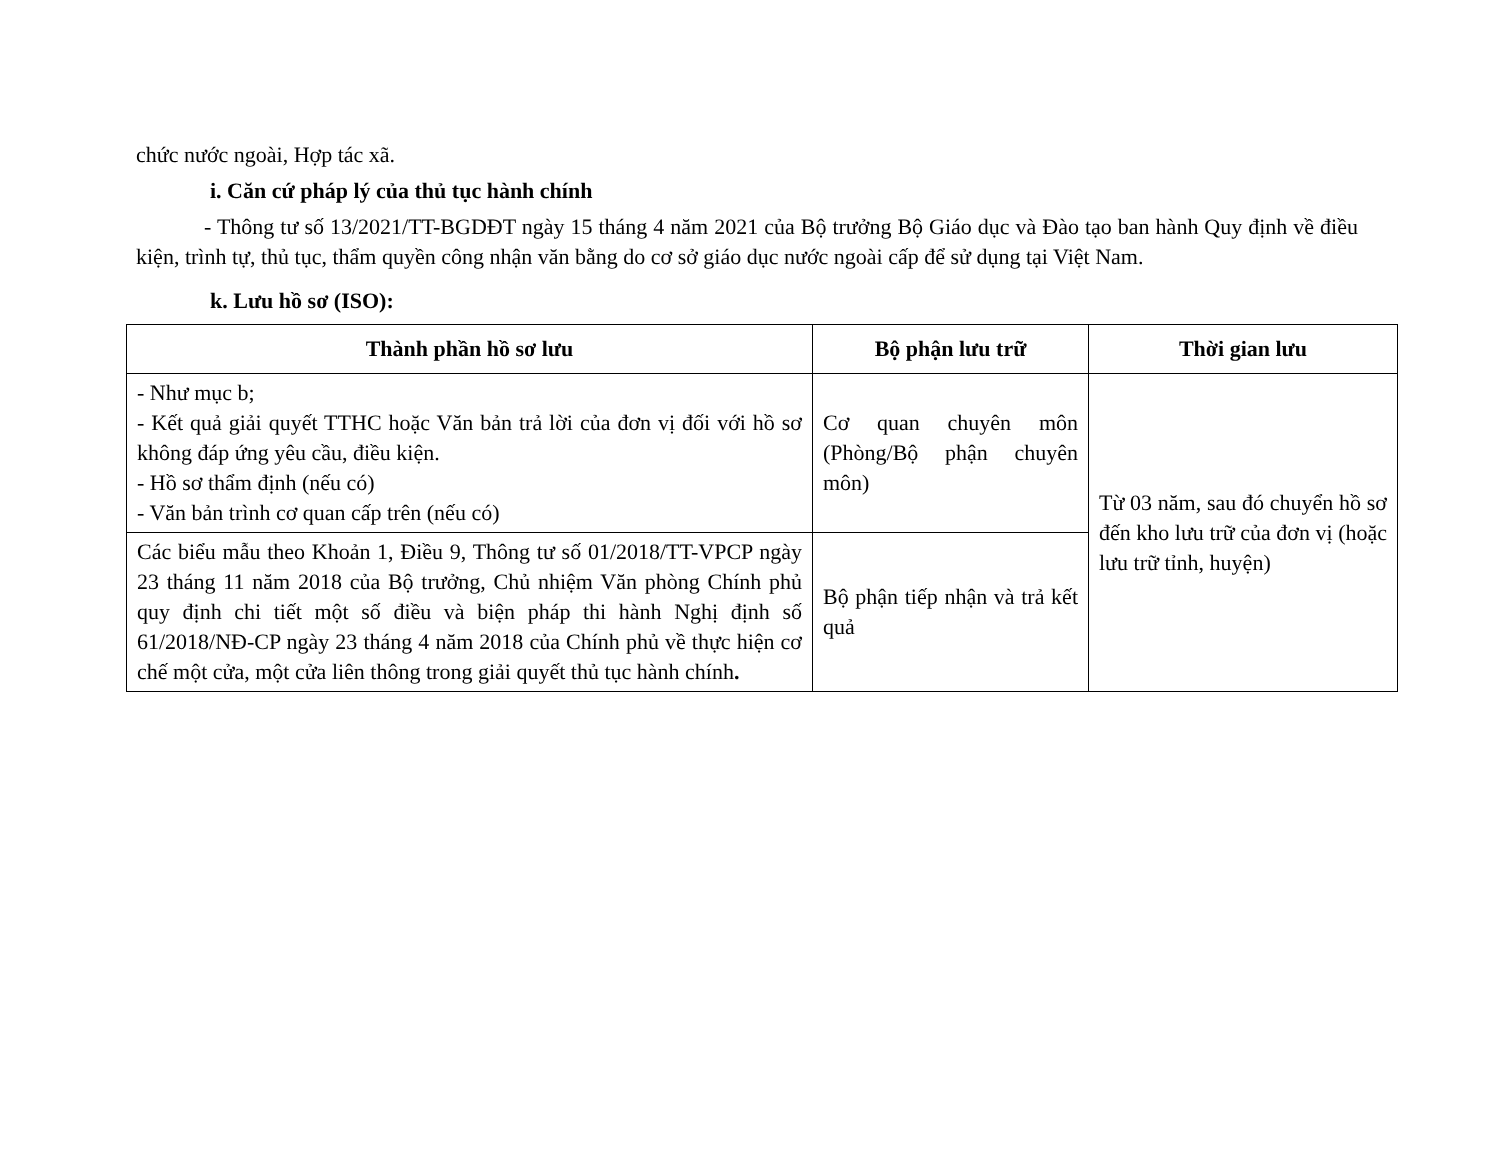chức nước ngoài, Hợp tác xã.
i. Căn cứ pháp lý của thủ tục hành chính
- Thông tư số 13/2021/TT-BGDĐT ngày 15 tháng 4 năm 2021 của Bộ trưởng Bộ Giáo dục và Đào tạo ban hành Quy định về điều kiện, trình tự, thủ tục, thẩm quyền công nhận văn bằng do cơ sở giáo dục nước ngoài cấp để sử dụng tại Việt Nam.
k. Lưu hồ sơ (ISO):
| Thành phần hồ sơ lưu | Bộ phận lưu trữ | Thời gian lưu |
| --- | --- | --- |
| - Như mục b; - Kết quả giải quyết TTHC hoặc Văn bản trả lời của đơn vị đối với hồ sơ không đáp ứng yêu cầu, điều kiện. - Hồ sơ thẩm định (nếu có) - Văn bản trình cơ quan cấp trên (nếu có) | Cơ quan chuyên môn (Phòng/Bộ phận chuyên môn) | Từ 03 năm, sau đó chuyển hồ sơ đến kho lưu trữ của đơn vị (hoặc lưu trữ tỉnh, huyện) |
| Các biểu mẫu theo Khoản 1, Điều 9, Thông tư số 01/2018/TT-VPCP ngày 23 tháng 11 năm 2018 của Bộ trưởng, Chủ nhiệm Văn phòng Chính phủ quy định chi tiết một số điều và biện pháp thi hành Nghị định số 61/2018/NĐ-CP ngày 23 tháng 4 năm 2018 của Chính phủ về thực hiện cơ chế một cửa, một cửa liên thông trong giải quyết thủ tục hành chính . | Bộ phận tiếp nhận và trả kết quả | |